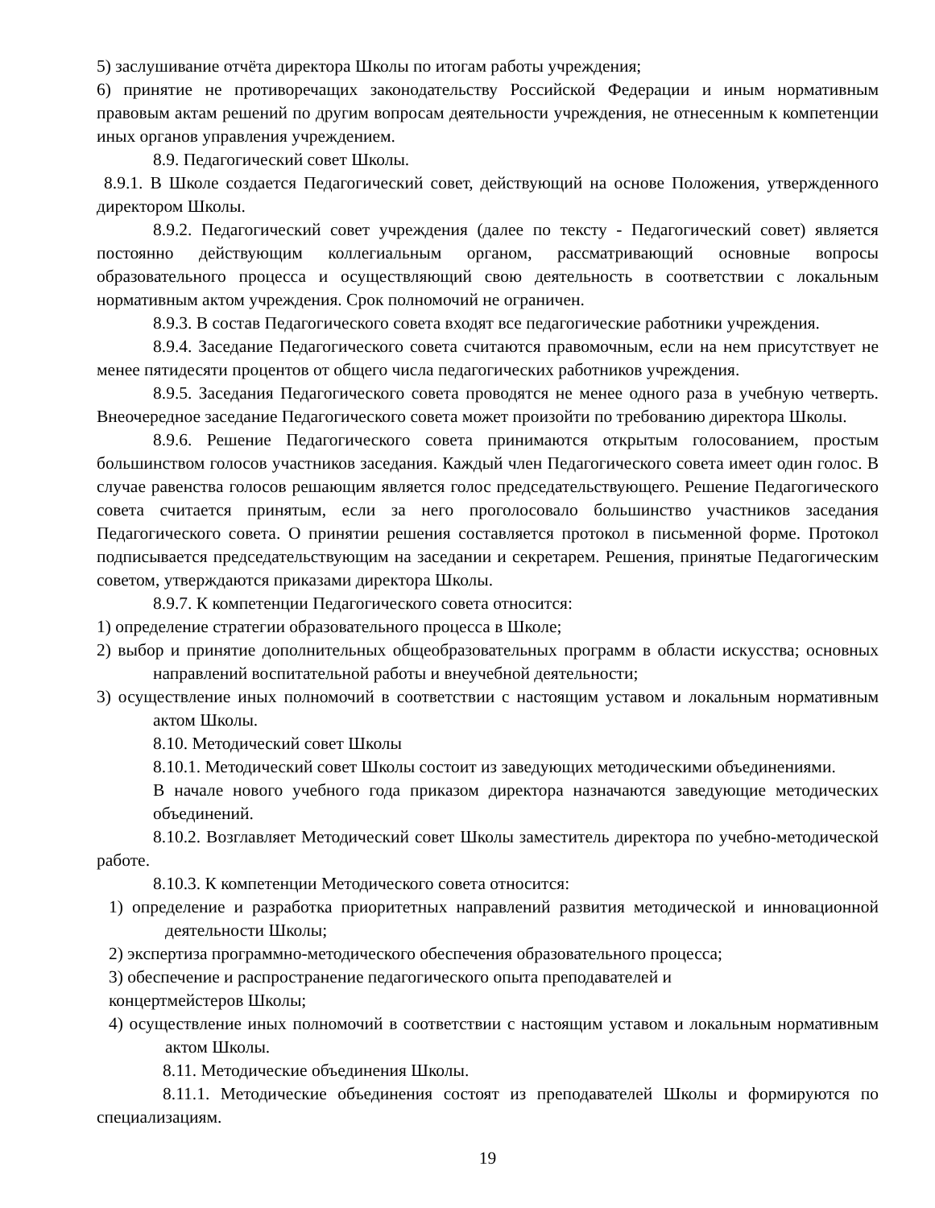5) заслушивание отчёта директора Школы по итогам работы учреждения;
6) принятие не противоречащих законодательству Российской Федерации и иным нормативным правовым актам решений по другим вопросам деятельности учреждения, не отнесенным к компетенции иных органов управления учреждением.
8.9. Педагогический совет Школы.
8.9.1. В Школе создается Педагогический совет, действующий на основе Положения, утвержденного директором Школы.
8.9.2. Педагогический совет учреждения (далее по тексту - Педагогический совет) является постоянно действующим коллегиальным органом, рассматривающий основные вопросы образовательного процесса и осуществляющий свою деятельность в соответствии с локальным нормативным актом учреждения. Срок полномочий не ограничен.
8.9.3. В состав Педагогического совета входят все педагогические работники учреждения.
8.9.4. Заседание Педагогического совета считаются правомочным, если на нем присутствует не менее пятидесяти процентов от общего числа педагогических работников учреждения.
8.9.5. Заседания Педагогического совета проводятся не менее одного раза в учебную четверть. Внеочередное заседание Педагогического совета может произойти по требованию директора Школы.
8.9.6. Решение Педагогического совета принимаются открытым голосованием, простым большинством голосов участников заседания. Каждый член Педагогического совета имеет один голос. В случае равенства голосов решающим является голос председательствующего. Решение Педагогического совета считается принятым, если за него проголосовало большинство участников заседания Педагогического совета. О принятии решения составляется протокол в письменной форме. Протокол подписывается председательствующим на заседании и секретарем. Решения, принятые Педагогическим советом, утверждаются приказами директора Школы.
8.9.7. К компетенции Педагогического совета относится:
1) определение стратегии образовательного процесса в Школе;
2) выбор и принятие дополнительных общеобразовательных программ в области искусства; основных направлений воспитательной работы и внеучебной деятельности;
3) осуществление иных полномочий в соответствии с настоящим уставом и локальным нормативным актом Школы.
8.10. Методический совет Школы
8.10.1. Методический совет Школы состоит из заведующих методическими объединениями.
В начале нового учебного года приказом директора назначаются заведующие методических объединений.
8.10.2. Возглавляет Методический совет Школы заместитель директора по учебно-методической работе.
8.10.3. К компетенции Методического совета относится:
1) определение и разработка приоритетных направлений развития методической и инновационной деятельности Школы;
2) экспертиза программно-методического обеспечения образовательного процесса;
3) обеспечение и распространение педагогического опыта преподавателей и
концертмейстеров Школы;
4) осуществление иных полномочий в соответствии с настоящим уставом и локальным нормативным актом Школы.
8.11. Методические объединения Школы.
8.11.1. Методические объединения состоят из преподавателей Школы и формируются по специализациям.
19